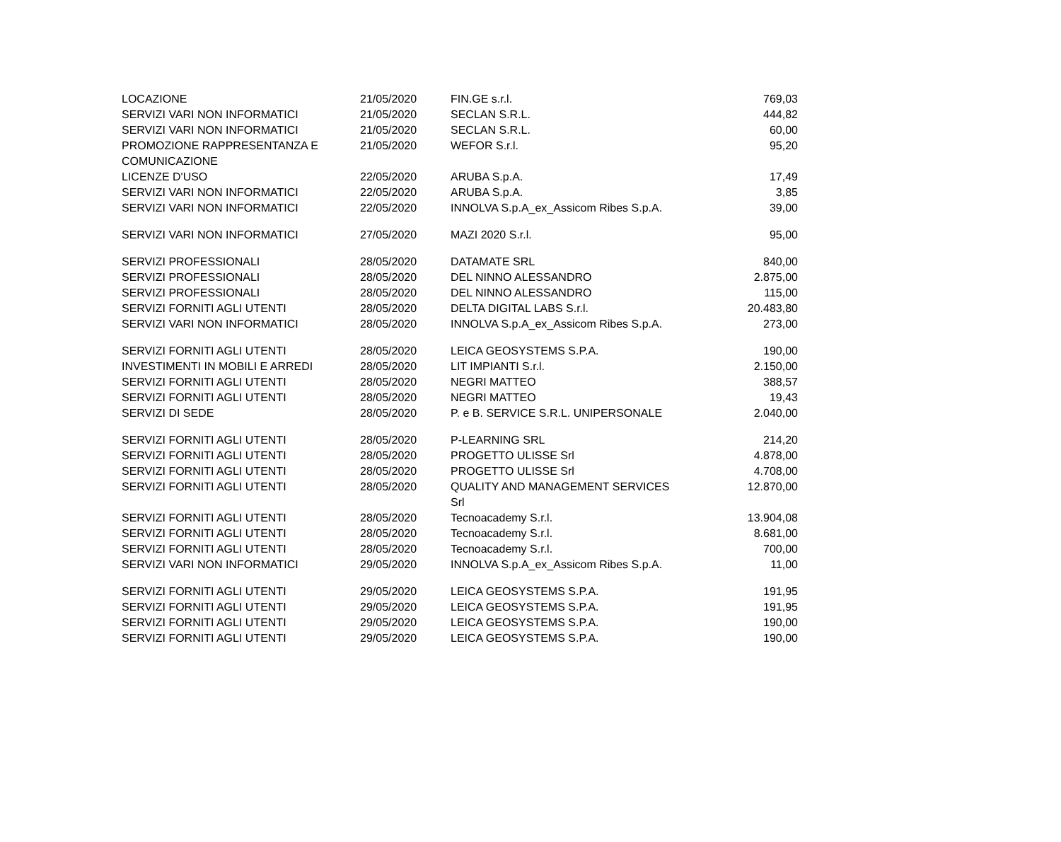| LOCAZIONE | 21/05/2020 | FIN.GE s.r.l. | 769,03 |
| SERVIZI VARI NON INFORMATICI | 21/05/2020 | SECLAN S.R.L. | 444,82 |
| SERVIZI VARI NON INFORMATICI | 21/05/2020 | SECLAN S.R.L. | 60,00 |
| PROMOZIONE RAPPRESENTANZA E COMUNICAZIONE | 21/05/2020 | WEFOR S.r.l. | 95,20 |
| LICENZE D'USO | 22/05/2020 | ARUBA S.p.A. | 17,49 |
| SERVIZI VARI NON INFORMATICI | 22/05/2020 | ARUBA S.p.A. | 3,85 |
| SERVIZI VARI NON INFORMATICI | 22/05/2020 | INNOLVA S.p.A_ex_Assicom Ribes S.p.A. | 39,00 |
| SERVIZI VARI NON INFORMATICI | 27/05/2020 | MAZI 2020 S.r.l. | 95,00 |
| SERVIZI PROFESSIONALI | 28/05/2020 | DATAMATE SRL | 840,00 |
| SERVIZI PROFESSIONALI | 28/05/2020 | DEL NINNO ALESSANDRO | 2.875,00 |
| SERVIZI PROFESSIONALI | 28/05/2020 | DEL NINNO ALESSANDRO | 115,00 |
| SERVIZI FORNITI AGLI UTENTI | 28/05/2020 | DELTA DIGITAL LABS S.r.l. | 20.483,80 |
| SERVIZI VARI NON INFORMATICI | 28/05/2020 | INNOLVA S.p.A_ex_Assicom Ribes S.p.A. | 273,00 |
| SERVIZI FORNITI AGLI UTENTI | 28/05/2020 | LEICA GEOSYSTEMS S.P.A. | 190,00 |
| INVESTIMENTI IN MOBILI E ARREDI | 28/05/2020 | LIT IMPIANTI S.r.l. | 2.150,00 |
| SERVIZI FORNITI AGLI UTENTI | 28/05/2020 | NEGRI MATTEO | 388,57 |
| SERVIZI FORNITI AGLI UTENTI | 28/05/2020 | NEGRI MATTEO | 19,43 |
| SERVIZI DI SEDE | 28/05/2020 | P. e B. SERVICE S.R.L. UNIPERSONALE | 2.040,00 |
| SERVIZI FORNITI AGLI UTENTI | 28/05/2020 | P-LEARNING SRL | 214,20 |
| SERVIZI FORNITI AGLI UTENTI | 28/05/2020 | PROGETTO ULISSE Srl | 4.878,00 |
| SERVIZI FORNITI AGLI UTENTI | 28/05/2020 | PROGETTO ULISSE Srl | 4.708,00 |
| SERVIZI FORNITI AGLI UTENTI | 28/05/2020 | QUALITY AND MANAGEMENT SERVICES Srl | 12.870,00 |
| SERVIZI FORNITI AGLI UTENTI | 28/05/2020 | Tecnoacademy S.r.l. | 13.904,08 |
| SERVIZI FORNITI AGLI UTENTI | 28/05/2020 | Tecnoacademy S.r.l. | 8.681,00 |
| SERVIZI FORNITI AGLI UTENTI | 28/05/2020 | Tecnoacademy S.r.l. | 700,00 |
| SERVIZI VARI NON INFORMATICI | 29/05/2020 | INNOLVA S.p.A_ex_Assicom Ribes S.p.A. | 11,00 |
| SERVIZI FORNITI AGLI UTENTI | 29/05/2020 | LEICA GEOSYSTEMS S.P.A. | 191,95 |
| SERVIZI FORNITI AGLI UTENTI | 29/05/2020 | LEICA GEOSYSTEMS S.P.A. | 191,95 |
| SERVIZI FORNITI AGLI UTENTI | 29/05/2020 | LEICA GEOSYSTEMS S.P.A. | 190,00 |
| SERVIZI FORNITI AGLI UTENTI | 29/05/2020 | LEICA GEOSYSTEMS S.P.A. | 190,00 |